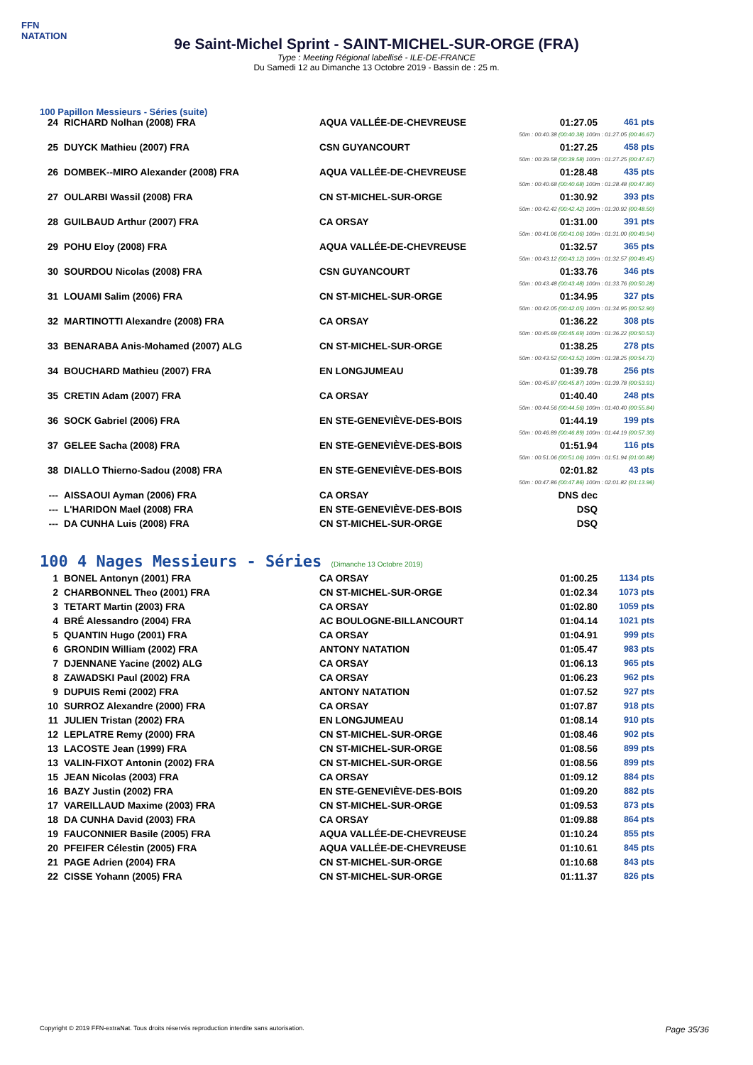FFN
NATATION
9e Saint-Michel Sprint - SAINT-MICHEL-SUR-ORGE (FRA)
Type : Meeting Régional labellisé - ILE-DE-FRANCE
Du Samedi 12 au Dimanche 13 Octobre 2019 - Bassin de : 25 m.
100 Papillon Messieurs - Séries (suite)
| 24 | RICHARD Nolhan (2008) FRA | AQUA VALLÉE-DE-CHEVREUSE | 01:27.05 | 461 pts |
| 50m : 00:40.38 (00:40.38) 100m : 01:27.05 (00:46.67) | | | | |
| 25 | DUYCK Mathieu (2007) FRA | CSN GUYANCOURT | 01:27.25 | 458 pts |
| 50m : 00:39.58 (00:39.58) 100m : 01:27.25 (00:47.67) | | | | |
| 26 | DOMBEK--MIRO Alexander (2008) FRA | AQUA VALLÉE-DE-CHEVREUSE | 01:28.48 | 435 pts |
| 50m : 00:40.68 (00:40.68) 100m : 01:28.48 (00:47.80) | | | | |
| 27 | OULARBI Wassil (2008) FRA | CN ST-MICHEL-SUR-ORGE | 01:30.92 | 393 pts |
| 50m : 00:42.42 (00:42.42) 100m : 01:30.92 (00:48.50) | | | | |
| 28 | GUILBAUD Arthur (2007) FRA | CA ORSAY | 01:31.00 | 391 pts |
| 50m : 00:41.06 (00:41.06) 100m : 01:31.00 (00:49.94) | | | | |
| 29 | POHU Eloy (2008) FRA | AQUA VALLÉE-DE-CHEVREUSE | 01:32.57 | 365 pts |
| 50m : 00:43.12 (00:43.12) 100m : 01:32.57 (00:49.45) | | | | |
| 30 | SOURDOU Nicolas (2008) FRA | CSN GUYANCOURT | 01:33.76 | 346 pts |
| 50m : 00:43.48 (00:43.48) 100m : 01:33.76 (00:50.28) | | | | |
| 31 | LOUAMI Salim (2006) FRA | CN ST-MICHEL-SUR-ORGE | 01:34.95 | 327 pts |
| 50m : 00:42.05 (00:42.05) 100m : 01:34.95 (00:52.90) | | | | |
| 32 | MARTINOTTI Alexandre (2008) FRA | CA ORSAY | 01:36.22 | 308 pts |
| 50m : 00:45.69 (00:45.69) 100m : 01:36.22 (00:50.53) | | | | |
| 33 | BENARABA Anis-Mohamed (2007) ALG | CN ST-MICHEL-SUR-ORGE | 01:38.25 | 278 pts |
| 50m : 00:43.52 (00:43.52) 100m : 01:38.25 (00:54.73) | | | | |
| 34 | BOUCHARD Mathieu (2007) FRA | EN LONGJUMEAU | 01:39.78 | 256 pts |
| 50m : 00:45.87 (00:45.87) 100m : 01:39.78 (00:53.91) | | | | |
| 35 | CRETIN Adam (2007) FRA | CA ORSAY | 01:40.40 | 248 pts |
| 50m : 00:44.56 (00:44.56) 100m : 01:40.40 (00:55.84) | | | | |
| 36 | SOCK Gabriel (2006) FRA | EN STE-GENEVIÈVE-DES-BOIS | 01:44.19 | 199 pts |
| 50m : 00:46.89 (00:46.89) 100m : 01:44.19 (00:57.30) | | | | |
| 37 | GELEE Sacha (2008) FRA | EN STE-GENEVIÈVE-DES-BOIS | 01:51.94 | 116 pts |
| 50m : 00:51.06 (00:51.06) 100m : 01:51.94 (01:00.88) | | | | |
| 38 | DIALLO Thierno-Sadou (2008) FRA | EN STE-GENEVIÈVE-DES-BOIS | 02:01.82 | 43 pts |
| 50m : 00:47.86 (00:47.86) 100m : 02:01.82 (01:13.96) | | | | |
| --- | AISSAOUI Ayman (2006) FRA | CA ORSAY | DNS dec | |
| --- | L'HARIDON Mael (2008) FRA | EN STE-GENEVIÈVE-DES-BOIS | DSQ | |
| --- | DA CUNHA Luis (2008) FRA | CN ST-MICHEL-SUR-ORGE | DSQ | |
100 4 Nages Messieurs - Séries (Dimanche 13 Octobre 2019)
| 1 | BONEL Antonyn (2001) FRA | CA ORSAY | 01:00.25 | 1134 pts |
| 2 | CHARBONNEL Theo (2001) FRA | CN ST-MICHEL-SUR-ORGE | 01:02.34 | 1073 pts |
| 3 | TETART Martin (2003) FRA | CA ORSAY | 01:02.80 | 1059 pts |
| 4 | BRÉ Alessandro (2004) FRA | AC BOULOGNE-BILLANCOURT | 01:04.14 | 1021 pts |
| 5 | QUANTIN Hugo (2001) FRA | CA ORSAY | 01:04.91 | 999 pts |
| 6 | GRONDIN William (2002) FRA | ANTONY NATATION | 01:05.47 | 983 pts |
| 7 | DJENNANE Yacine (2002) ALG | CA ORSAY | 01:06.13 | 965 pts |
| 8 | ZAWADSKI Paul (2002) FRA | CA ORSAY | 01:06.23 | 962 pts |
| 9 | DUPUIS Remi (2002) FRA | ANTONY NATATION | 01:07.52 | 927 pts |
| 10 | SURROZ Alexandre (2000) FRA | CA ORSAY | 01:07.87 | 918 pts |
| 11 | JULIEN Tristan (2002) FRA | EN LONGJUMEAU | 01:08.14 | 910 pts |
| 12 | LEPLATRE Remy (2000) FRA | CN ST-MICHEL-SUR-ORGE | 01:08.46 | 902 pts |
| 13 | LACOSTE Jean (1999) FRA | CN ST-MICHEL-SUR-ORGE | 01:08.56 | 899 pts |
| 13 | VALIN-FIXOT Antonin (2002) FRA | CN ST-MICHEL-SUR-ORGE | 01:08.56 | 899 pts |
| 15 | JEAN Nicolas (2003) FRA | CA ORSAY | 01:09.12 | 884 pts |
| 16 | BAZY Justin (2002) FRA | EN STE-GENEVIÈVE-DES-BOIS | 01:09.20 | 882 pts |
| 17 | VAREILLAUD Maxime (2003) FRA | CN ST-MICHEL-SUR-ORGE | 01:09.53 | 873 pts |
| 18 | DA CUNHA David (2003) FRA | CA ORSAY | 01:09.88 | 864 pts |
| 19 | FAUCONNIER Basile (2005) FRA | AQUA VALLÉE-DE-CHEVREUSE | 01:10.24 | 855 pts |
| 20 | PFEIFER Célestin (2005) FRA | AQUA VALLÉE-DE-CHEVREUSE | 01:10.61 | 845 pts |
| 21 | PAGE Adrien (2004) FRA | CN ST-MICHEL-SUR-ORGE | 01:10.68 | 843 pts |
| 22 | CISSE Yohann (2005) FRA | CN ST-MICHEL-SUR-ORGE | 01:11.37 | 826 pts |
Copyright © 2019 FFN-extraNat. Tous droits réservés reproduction interdite sans autorisation. Page 35/36